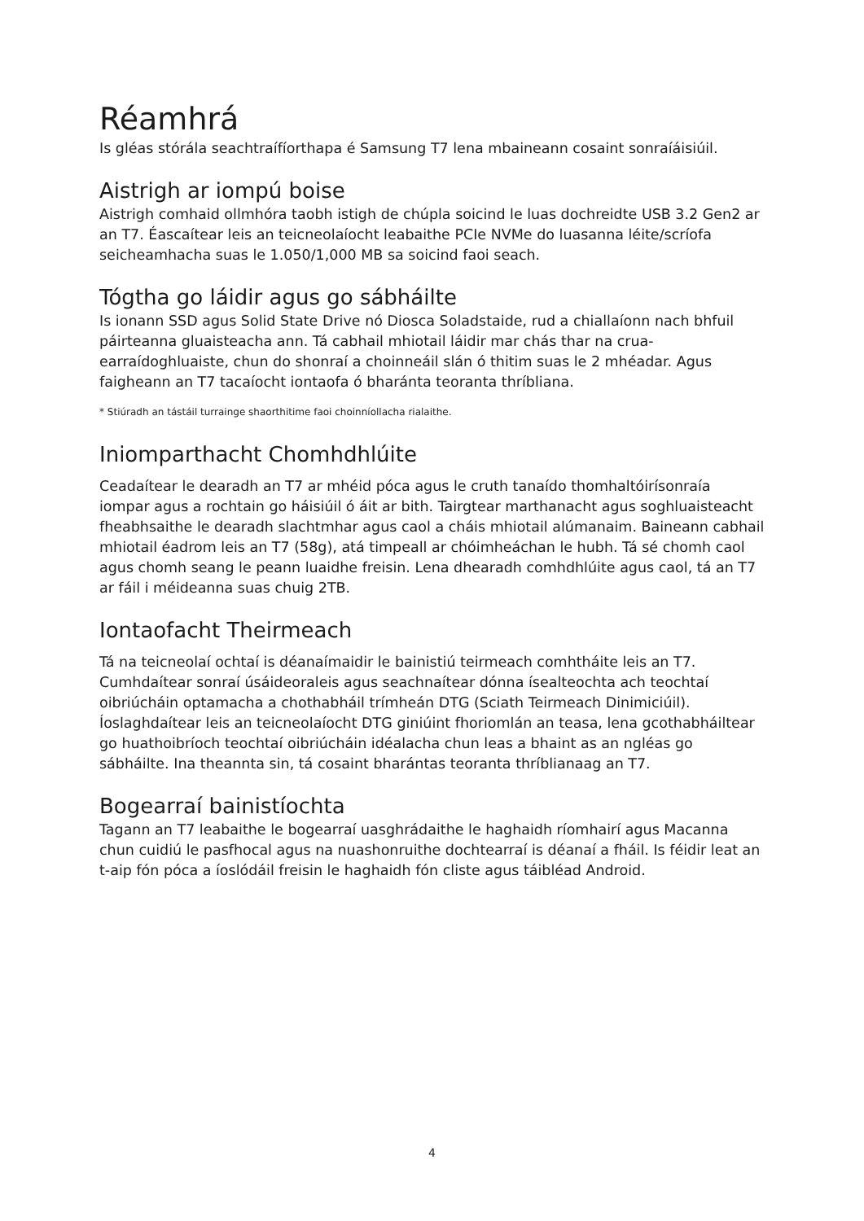Réamhrá
Is gléas stórála seachtraífíorthapa é Samsung T7 lena mbaineann cosaint sonraíáisiúil.
Aistrigh ar iompú boise
Aistrigh comhaid ollmhóra taobh istigh de chúpla soicind le luas dochreidte USB 3.2 Gen2 ar an T7. Éascaítear leis an teicneolaíocht leabaithe PCIe NVMe do luasanna léite/scríofa seicheamhacha suas le 1.050/1,000 MB sa soicind faoi seach.
Tógtha go láidir agus go sábháilte
Is ionann SSD agus Solid State Drive nó Diosca Soladstaide, rud a chiallaíonn nach bhfuil páirteanna gluaisteacha ann. Tá cabhail mhiotail láidir mar chás thar na crua-earraídoghluaiste, chun do shonraí a choinneáil slán ó thitim suas le 2 mhéadar. Agus faigheann an T7 tacaíocht iontaofa ó bharánta teoranta thríbliana.
* Stiúradh an tástáil turrainge shaorthitime faoi choinníollacha rialaithe.
Iniomparthacht Chomhdhlúite
Ceadaítear le dearadh an T7 ar mhéid póca agus le cruth tanaído thomhaltóirísonraía iompar agus a rochtain go háisiúil ó áit ar bith. Tairgtear marthanacht agus soghluaisteacht fheabhsaithe le dearadh slachtmhar agus caol a cháis mhiotail alúmanaim. Baineann cabhail mhiotail éadrom leis an T7 (58g), atá timpeall ar chóimheáchan le hubh. Tá sé chomh caol agus chomh seang le peann luaidhe freisin. Lena dhearadh comhdhlúite agus caol, tá an T7 ar fáil i méideanna suas chuig 2TB.
Iontaofacht Theirmeach
Tá na teicneolaí ochtaí is déanaímaidir le bainistiú teirmeach comhtháite leis an T7. Cumhdaítear sonraí úsáideoraleis agus seachnaítear dónna ísealteochta ach teochtaí oibriúcháin optamacha a chothabháil trímheán DTG (Sciath Teirmeach Dinimiciúil). Íoslaghdaítear leis an teicneolaíocht DTG giniúint fhoriomlán an teasa, lena gcothabháiltear go huathoibríoch teochtaí oibriúcháin idéalacha chun leas a bhaint as an ngléas go sábháilte. Ina theannta sin, tá cosaint bharántas teoranta thríblianaag an T7.
Bogearraí bainistíochta
Tagann an T7 leabaithe le bogearraí uasghrádaithe le haghaidh ríomhairí agus Macanna chun cuidiú le pasfhocal agus na nuashonruithe dochtearraí is déanaí a fháil. Is féidir leat an t-aip fón póca a íoslódáil freisin le haghaidh fón cliste agus táibléad Android.
4